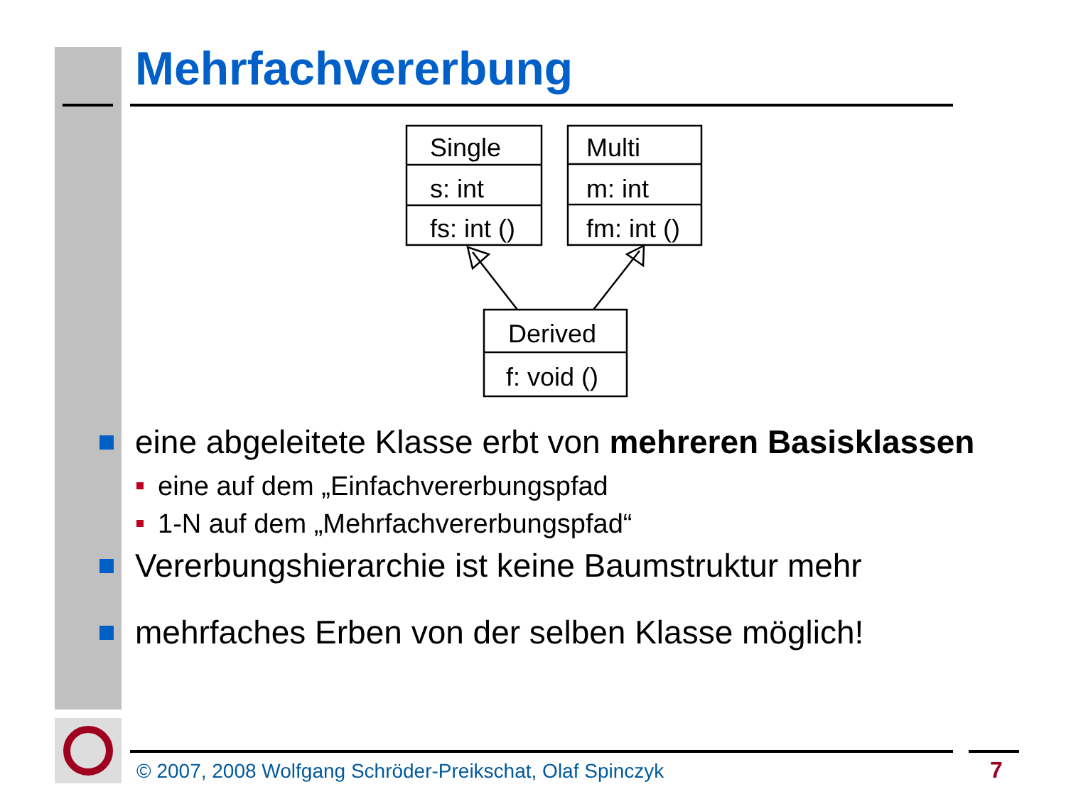Mehrfachvererbung
Single
s: int
fs: int ()
Multi
m: int
fm: int ()
Derived
f: void ()
eine abgeleitete Klasse erbt von mehreren Basisklassen
eine auf dem „Einfachvererbungspfad
1-N auf dem „Mehrfachvererbungspfad“
Vererbungshierarchie ist keine Baumstruktur mehr
mehrfaches Erben von der selben Klasse möglich!
© 2007, 2008 Wolfgang Schröder-Preikschat, Olaf Spinczyk
7